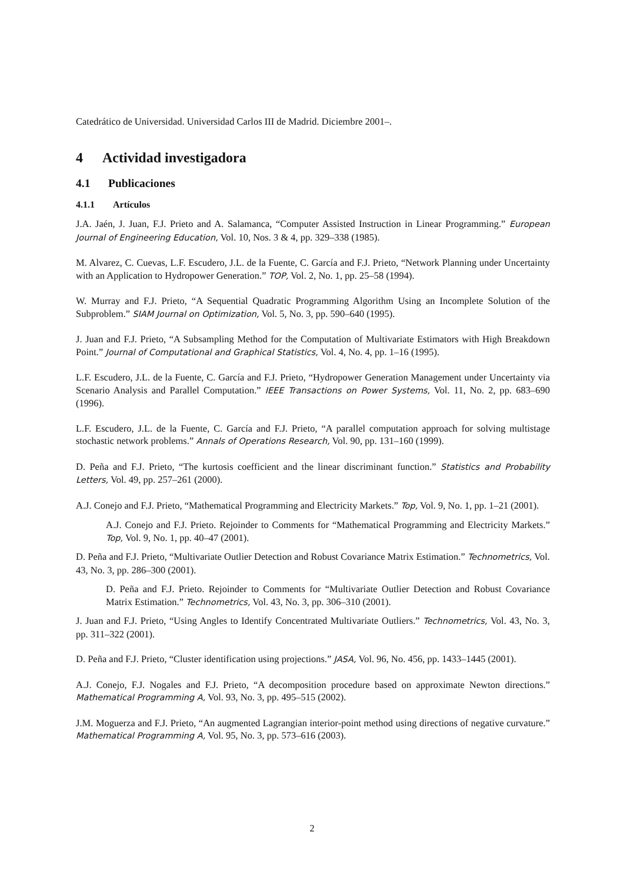Catedrático de Universidad. Universidad Carlos III de Madrid. Diciembre 2001–.
4 Actividad investigadora
4.1 Publicaciones
4.1.1 Artículos
J.A. Jaén, J. Juan, F.J. Prieto and A. Salamanca, “Computer Assisted Instruction in Linear Programming.” European Journal of Engineering Education, Vol. 10, Nos. 3 & 4, pp. 329–338 (1985).
M. Alvarez, C. Cuevas, L.F. Escudero, J.L. de la Fuente, C. García and F.J. Prieto, “Network Planning under Uncertainty with an Application to Hydropower Generation.” TOP, Vol. 2, No. 1, pp. 25–58 (1994).
W. Murray and F.J. Prieto, “A Sequential Quadratic Programming Algorithm Using an Incomplete Solution of the Subproblem.” SIAM Journal on Optimization, Vol. 5, No. 3, pp. 590–640 (1995).
J. Juan and F.J. Prieto, “A Subsampling Method for the Computation of Multivariate Estimators with High Breakdown Point.” Journal of Computational and Graphical Statistics, Vol. 4, No. 4, pp. 1–16 (1995).
L.F. Escudero, J.L. de la Fuente, C. García and F.J. Prieto, “Hydropower Generation Management under Uncertainty via Scenario Analysis and Parallel Computation.” IEEE Transactions on Power Systems, Vol. 11, No. 2, pp. 683–690 (1996).
L.F. Escudero, J.L. de la Fuente, C. García and F.J. Prieto, “A parallel computation approach for solving multistage stochastic network problems.” Annals of Operations Research, Vol. 90, pp. 131–160 (1999).
D. Peña and F.J. Prieto, “The kurtosis coefficient and the linear discriminant function.” Statistics and Probability Letters, Vol. 49, pp. 257–261 (2000).
A.J. Conejo and F.J. Prieto, “Mathematical Programming and Electricity Markets.” Top, Vol. 9, No. 1, pp. 1–21 (2001).
A.J. Conejo and F.J. Prieto. Rejoinder to Comments for “Mathematical Programming and Electricity Markets.” Top, Vol. 9, No. 1, pp. 40–47 (2001).
D. Peña and F.J. Prieto, “Multivariate Outlier Detection and Robust Covariance Matrix Estimation.” Technometrics, Vol. 43, No. 3, pp. 286–300 (2001).
D. Peña and F.J. Prieto. Rejoinder to Comments for “Multivariate Outlier Detection and Robust Covariance Matrix Estimation.” Technometrics, Vol. 43, No. 3, pp. 306–310 (2001).
J. Juan and F.J. Prieto, “Using Angles to Identify Concentrated Multivariate Outliers.” Technometrics, Vol. 43, No. 3, pp. 311–322 (2001).
D. Peña and F.J. Prieto, “Cluster identification using projections.” JASA, Vol. 96, No. 456, pp. 1433–1445 (2001).
A.J. Conejo, F.J. Nogales and F.J. Prieto, “A decomposition procedure based on approximate Newton directions.” Mathematical Programming A, Vol. 93, No. 3, pp. 495–515 (2002).
J.M. Moguerza and F.J. Prieto, “An augmented Lagrangian interior-point method using directions of negative curvature.” Mathematical Programming A, Vol. 95, No. 3, pp. 573–616 (2003).
2